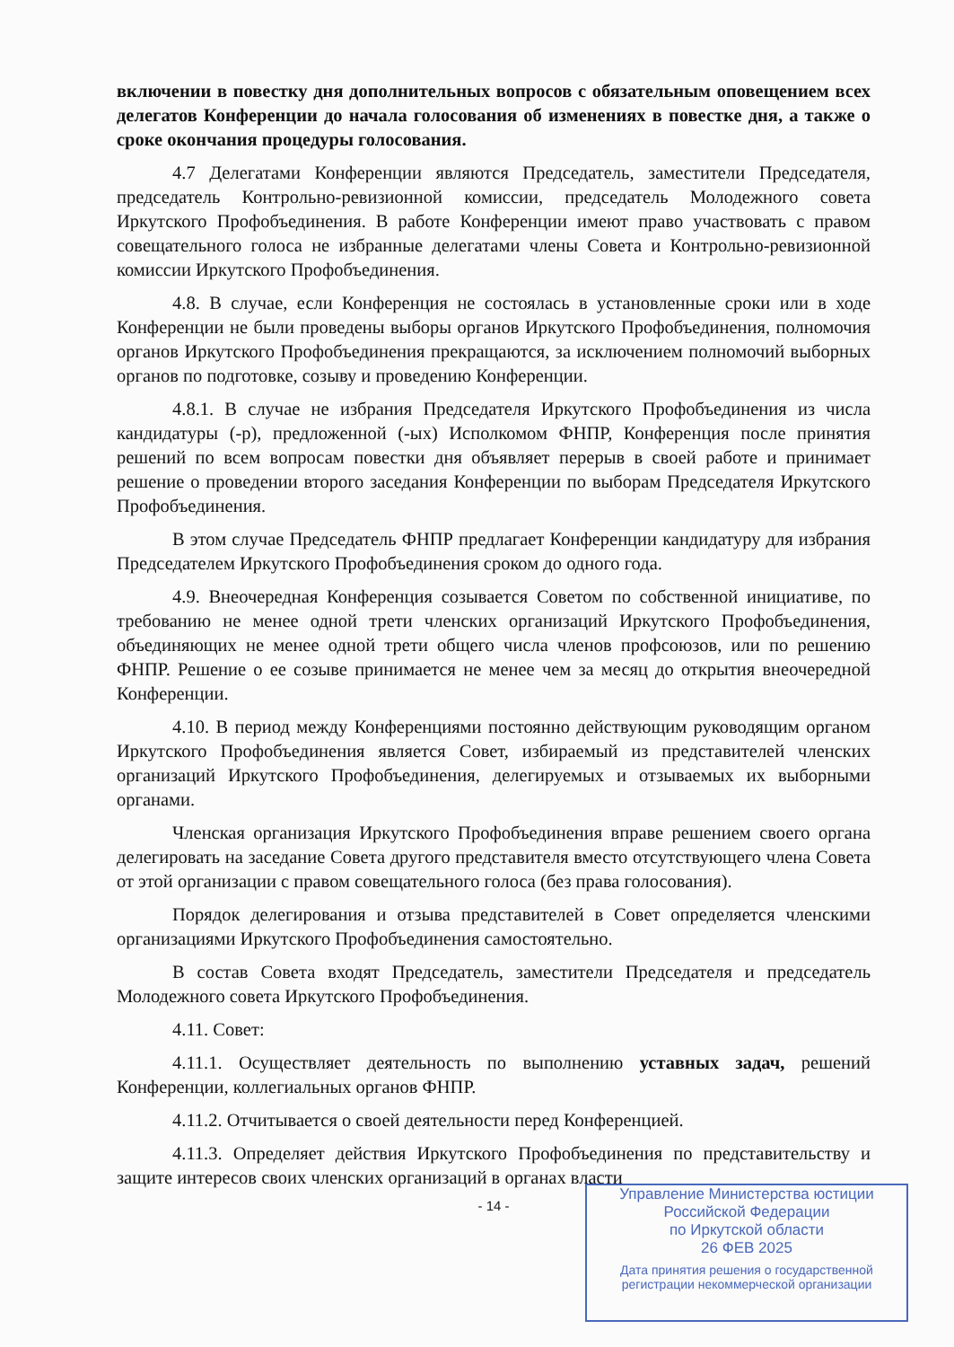включении в повестку дня дополнительных вопросов с обязательным оповещением всех делегатов Конференции до начала голосования об изменениях в повестке дня, а также о сроке окончания процедуры голосования.
4.7 Делегатами Конференции являются Председатель, заместители Председателя, председатель Контрольно-ревизионной комиссии, председатель Молодежного совета Иркутского Профобъединения. В работе Конференции имеют право участвовать с правом совещательного голоса не избранные делегатами члены Совета и Контрольно-ревизионной комиссии Иркутского Профобъединения.
4.8. В случае, если Конференция не состоялась в установленные сроки или в ходе Конференции не были проведены выборы органов Иркутского Профобъединения, полномочия органов Иркутского Профобъединения прекращаются, за исключением полномочий выборных органов по подготовке, созыву и проведению Конференции.
4.8.1. В случае не избрания Председателя Иркутского Профобъединения из числа кандидатуры (-р), предложенной (-ых) Исполкомом ФНПР, Конференция после принятия решений по всем вопросам повестки дня объявляет перерыв в своей работе и принимает решение о проведении второго заседания Конференции по выборам Председателя Иркутского Профобъединения.
В этом случае Председатель ФНПР предлагает Конференции кандидатуру для избрания Председателем Иркутского Профобъединения сроком до одного года.
4.9. Внеочередная Конференция созывается Советом по собственной инициативе, по требованию не менее одной трети членских организаций Иркутского Профобъединения, объединяющих не менее одной трети общего числа членов профсоюзов, или по решению ФНПР. Решение о ее созыве принимается не менее чем за месяц до открытия внеочередной Конференции.
4.10. В период между Конференциями постоянно действующим руководящим органом Иркутского Профобъединения является Совет, избираемый из представителей членских организаций Иркутского Профобъединения, делегируемых и отзываемых их выборными органами.
Членская организация Иркутского Профобъединения вправе решением своего органа делегировать на заседание Совета другого представителя вместо отсутствующего члена Совета от этой организации с правом совещательного голоса (без права голосования).
Порядок делегирования и отзыва представителей в Совет определяется членскими организациями Иркутского Профобъединения самостоятельно.
В состав Совета входят Председатель, заместители Председателя и председатель Молодежного совета Иркутского Профобъединения.
4.11. Совет:
4.11.1. Осуществляет деятельность по выполнению уставных задач, решений Конференции, коллегиальных органов ФНПР.
4.11.2. Отчитывается о своей деятельности перед Конференцией.
4.11.3. Определяет действия Иркутского Профобъединения по представительству и защите интересов своих членских организаций в органах власти
- 14 -
Управление Министерства юстиции Российской Федерации
по Иркутской области
26 ФЕВ 2025
Дата принятия решения о государственной регистрации некоммерческой организации